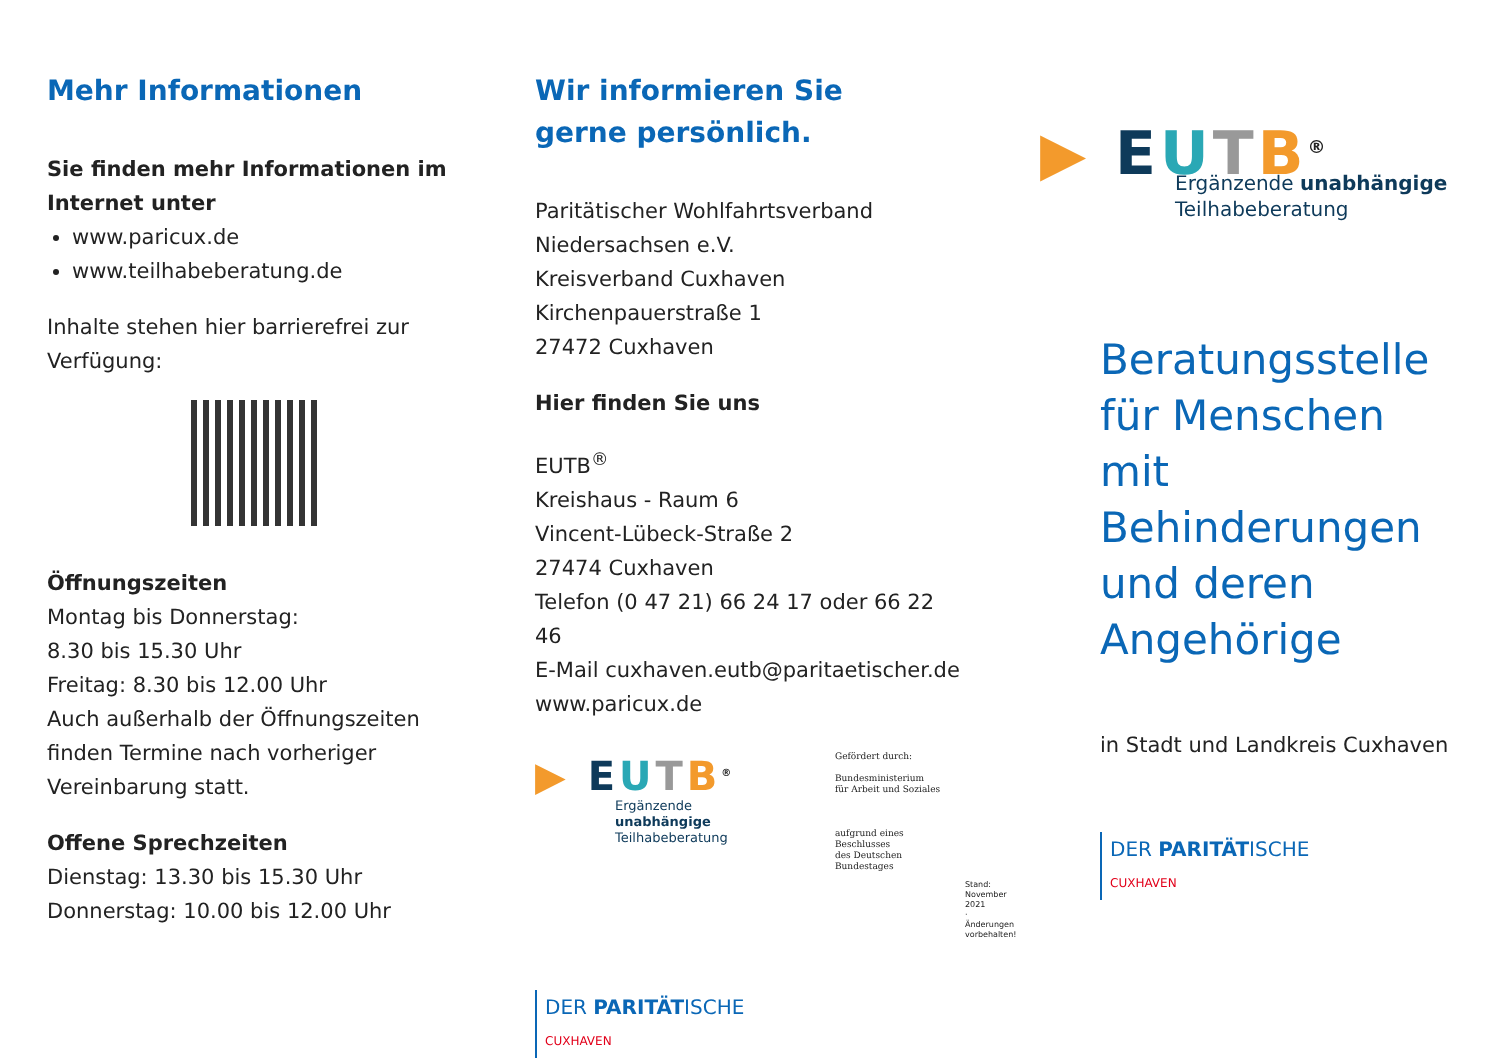Mehr Informationen
Sie finden mehr Informationen im Internet unter
www.paricux.de
www.teilhabeberatung.de
Inhalte stehen hier barrierefrei zur Verfügung:
Öffnungszeiten
Montag bis Donnerstag:
8.30 bis 15.30 Uhr
Freitag: 8.30 bis 12.00 Uhr
Auch außerhalb der Öffnungszeiten finden Termine nach vorheriger Vereinbarung statt.
Offene Sprechzeiten
Dienstag: 13.30 bis 15.30 Uhr
Donnerstag: 10.00 bis 12.00 Uhr
Wir informieren Sie
gerne persönlich.
Paritätischer Wohlfahrtsverband
Niedersachsen e.V.
Kreisverband Cuxhaven
Kirchenpauerstraße 1
27472 Cuxhaven
Hier finden Sie uns
EUTB<sup>®</sup>
Kreishaus - Raum 6
Vincent-Lübeck-Straße 2
27474 Cuxhaven
Telefon (0 47 21) 66 24 17 oder 66 22 46
E-Mail cuxhaven.eutb@paritaetischer.de
www.paricux.de
▶ EUTB<sup>®</sup>
Ergänzende unabhängige
Teilhabeberatung
Gefördert durch:
Bundesministerium
für Arbeit und Soziales
aufgrund eines Beschlusses
des Deutschen Bundestages
Stand: November 2021 · Änderungen vorbehalten!
DER PARITÄTISCHE
CUXHAVEN
▶ EUTB<sup>®</sup>
Ergänzende unabhängige
Teilhabeberatung
Beratungsstelle für Menschen mit Behinderungen und deren Angehörige
in Stadt und Landkreis Cuxhaven
DER PARITÄTISCHE
CUXHAVEN